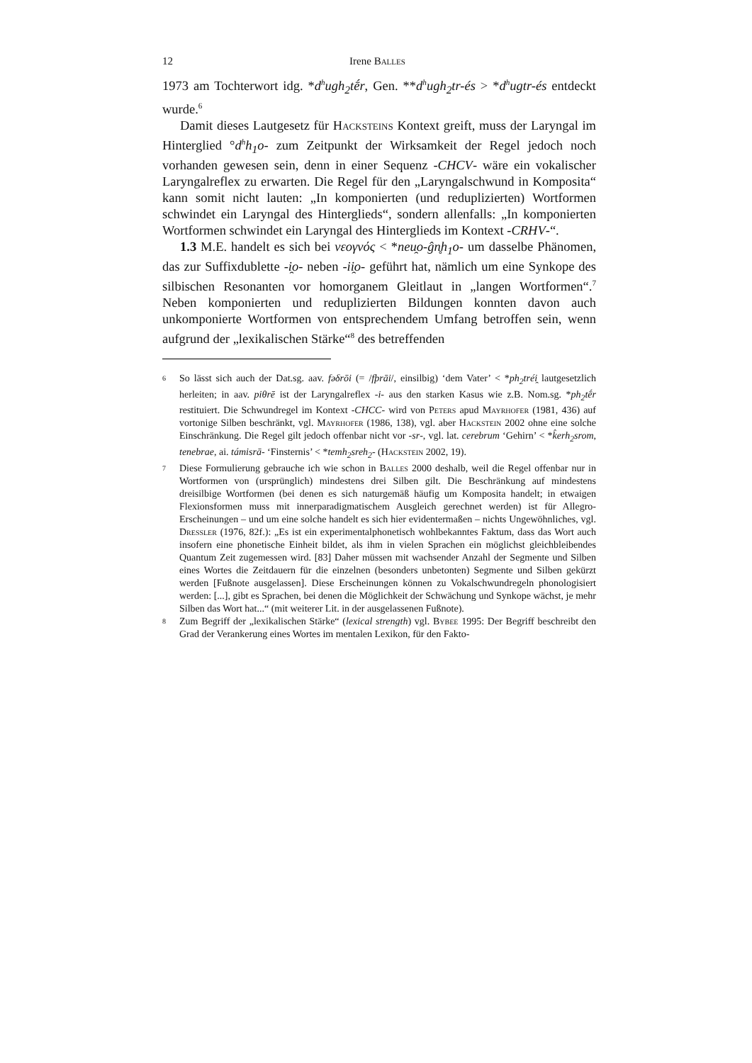12 Irene Balles
1973 am Tochterwort idg. *d<sup>h</sup>ugh<sub>2</sub>tḗr, Gen. **d<sup>h</sup>ugh<sub>2</sub>tr-és > *d<sup>h</sup>ugtr-és entdeckt wurde.<sup>6</sup>
Damit dieses Lautgesetz für Hacksteins Kontext greift, muss der Laryngal im Hinterglied °d<sup>h</sup>h<sub>1</sub>o- zum Zeitpunkt der Wirksamkeit der Regel jedoch noch vorhanden gewesen sein, denn in einer Sequenz -CHCV- wäre ein vokalischer Laryngalreflex zu erwarten. Die Regel für den „Laryngalschwund in Komposita“ kann somit nicht lauten: „In komponierten (und reduplizierten) Wortformen schwindet ein Laryngal des Hinterglieds“, sondern allenfalls: „In komponierten Wortformen schwindet ein Laryngal des Hinterglieds im Kontext -CRHV-“.
1.3 M.E. handelt es sich bei νεογνός < *neu̯o-ĝn̥h<sub>1</sub>o- um dasselbe Phänomen, das zur Suffixdublette -i̯o- neben -ii̯o- geführt hat, nämlich um eine Synkope des silbischen Resonanten vor homorganem Gleitlaut in „langen Wortformen“.<sup>7</sup> Neben komponierten und reduplizierten Bildungen konnten davon auch unkomponierte Wortformen von entsprechendem Umfang betroffen sein, wenn aufgrund der „lexikalischen Stärke“<sup>8</sup> des betreffenden
6
So lässt sich auch der Dat.sg. aav. fəδrōi (= /fþrāi/, einsilbig) ‘dem Vater’ < *ph<sub>2</sub>tréi̯ lautgesetzlich herleiten; in aav. piθrē ist der Laryngalreflex -i- aus den starken Kasus wie z.B. Nom.sg. *ph<sub>2</sub>tḗr restituiert. Die Schwundregel im Kontext -CHCC- wird von Peters apud Mayrhofer (1981, 436) auf vortonige Silben beschränkt, vgl. Mayrhofer (1986, 138), vgl. aber Hackstein 2002 ohne eine solche Einschränkung. Die Regel gilt jedoch offenbar nicht vor -sr-, vgl. lat. cerebrum ‘Gehirn’ < *k̂erh<sub>2</sub>srom, tenebrae, ai. támisrā- ‘Finsternis’ < *temh<sub>2</sub>sreh<sub>2</sub>- (Hackstein 2002, 19).
7
Diese Formulierung gebrauche ich wie schon in Balles 2000 deshalb, weil die Regel offenbar nur in Wortformen von (ursprünglich) mindestens drei Silben gilt. Die Beschränkung auf mindestens dreisilbige Wortformen (bei denen es sich naturgemäß häufig um Komposita handelt; in etwaigen Flexionsformen muss mit innerparadigmatischem Ausgleich gerechnet werden) ist für Allegro-Erscheinungen – und um eine solche handelt es sich hier evidentermaßen – nichts Ungewöhnliches, vgl. Dressler (1976, 82f.): „Es ist ein experimentalphonetisch wohlbekanntes Faktum, dass das Wort auch insofern eine phonetische Einheit bildet, als ihm in vielen Sprachen ein möglichst gleichbleibendes Quantum Zeit zugemessen wird. [83] Daher müssen mit wachsender Anzahl der Segmente und Silben eines Wortes die Zeitdauern für die einzelnen (besonders unbetonten) Segmente und Silben gekürzt werden [Fußnote ausgelassen]. Diese Erscheinungen können zu Vokalschwundregeln phonologisiert werden: [...], gibt es Sprachen, bei denen die Möglichkeit der Schwächung und Synkope wächst, je mehr Silben das Wort hat...“ (mit weiterer Lit. in der ausgelassenen Fußnote).
8
Zum Begriff der „lexikalischen Stärke“ (lexical strength) vgl. Bybee 1995: Der Begriff beschreibt den Grad der Verankerung eines Wortes im mentalen Lexikon, für den Fakto-